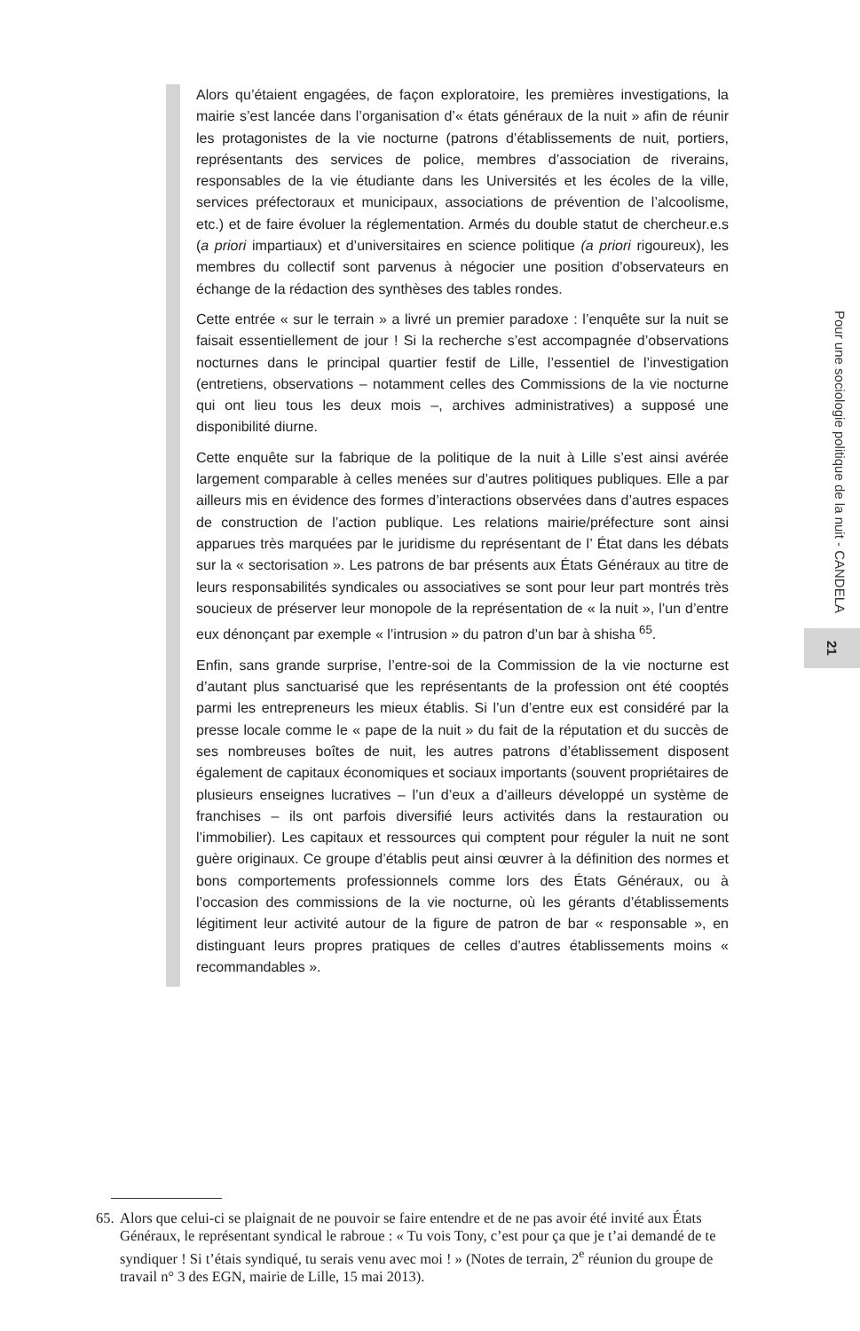Alors qu’étaient engagées, de façon exploratoire, les premières investigations, la mairie s’est lancée dans l’organisation d’« états généraux de la nuit » afin de réunir les protagonistes de la vie nocturne (patrons d’établissements de nuit, portiers, représentants des services de police, membres d’association de riverains, responsables de la vie étudiante dans les Universités et les écoles de la ville, services préfectoraux et municipaux, associations de prévention de l’alcoolisme, etc.) et de faire évoluer la réglementation. Armés du double statut de chercheur.e.s (a priori impartiaux) et d’universitaires en science politique (a priori rigoureux), les membres du collectif sont parvenus à négocier une position d’observateurs en échange de la rédaction des synthèses des tables rondes.
Cette entrée « sur le terrain » a livré un premier paradoxe : l’enquête sur la nuit se faisait essentiellement de jour ! Si la recherche s’est accompagnée d’observations nocturnes dans le principal quartier festif de Lille, l’essentiel de l’investigation (entretiens, observations – notamment celles des Commissions de la vie nocturne qui ont lieu tous les deux mois –, archives administratives) a supposé une disponibilité diurne.
Cette enquête sur la fabrique de la politique de la nuit à Lille s’est ainsi avérée largement comparable à celles menées sur d’autres politiques publiques. Elle a par ailleurs mis en évidence des formes d’interactions observées dans d’autres espaces de construction de l’action publique. Les relations mairie/préfecture sont ainsi apparues très marquées par le juridisme du représentant de l’ État dans les débats sur la « sectorisation ». Les patrons de bar présents aux États Généraux au titre de leurs responsabilités syndicales ou associatives se sont pour leur part montrés très soucieux de préserver leur monopole de la représentation de « la nuit », l’un d’entre eux dénonçant par exemple « l’intrusion » du patron d’un bar à shisha <sup>65</sup>.
Enfin, sans grande surprise, l’entre-soi de la Commission de la vie nocturne est d’autant plus sanctuarisé que les représentants de la profession ont été cooptés parmi les entrepreneurs les mieux établis. Si l’un d’entre eux est considéré par la presse locale comme le « pape de la nuit » du fait de la réputation et du succès de ses nombreuses boîtes de nuit, les autres patrons d’établissement disposent également de capitaux économiques et sociaux importants (souvent propriétaires de plusieurs enseignes lucratives – l’un d’eux a d’ailleurs développé un système de franchises – ils ont parfois diversifié leurs activités dans la restauration ou l’immobilier). Les capitaux et ressources qui comptent pour réguler la nuit ne sont guère originaux. Ce groupe d’établis peut ainsi œuvrer à la définition des normes et bons comportements professionnels comme lors des États Généraux, ou à l’occasion des commissions de la vie nocturne, où les gérants d’établissements légitiment leur activité autour de la figure de patron de bar « responsable », en distinguant leurs propres pratiques de celles d’autres établissements moins « recommandables ».
Pour une sociologie politique de la nuit - CANDELA
21
65.
Alors que celui-ci se plaignait de ne pouvoir se faire entendre et de ne pas avoir été invité aux États Généraux, le représentant syndical le rabroue : « Tu vois Tony, c’est pour ça que je t’ai demandé de te syndiquer ! Si t’étais syndiqué, tu serais venu avec moi ! » (Notes de terrain, 2<sup>e</sup> réunion du groupe de travail n° 3 des EGN, mairie de Lille, 15 mai 2013).